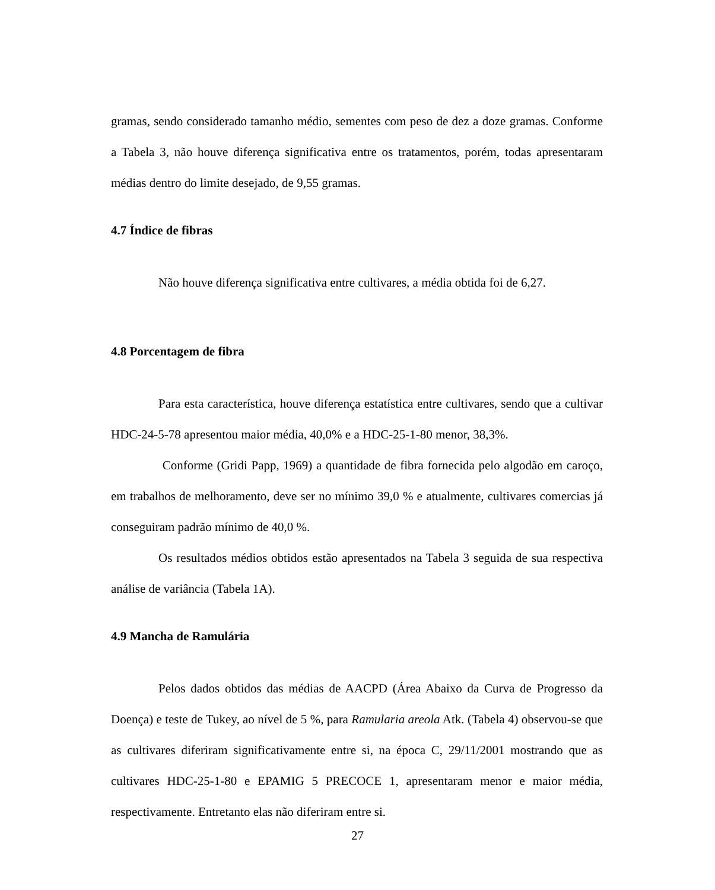gramas, sendo considerado tamanho médio, sementes com peso de dez a doze gramas. Conforme a Tabela 3, não houve diferença significativa entre os tratamentos, porém, todas apresentaram médias dentro do limite desejado, de 9,55 gramas.
4.7 Índice de fibras
Não houve diferença significativa entre cultivares, a média obtida foi de 6,27.
4.8 Porcentagem de fibra
Para esta característica, houve diferença estatística entre cultivares, sendo que a cultivar HDC-24-5-78 apresentou maior média, 40,0% e a HDC-25-1-80 menor, 38,3%.
Conforme (Gridi Papp, 1969) a quantidade de fibra fornecida pelo algodão em caroço, em trabalhos de melhoramento, deve ser no mínimo 39,0 % e atualmente, cultivares comercias já conseguiram padrão mínimo de 40,0 %.
Os resultados médios obtidos estão apresentados na Tabela 3 seguida de sua respectiva análise de variância (Tabela 1A).
4.9 Mancha de Ramulária
Pelos dados obtidos das médias de AACPD (Área Abaixo da Curva de Progresso da Doença) e teste de Tukey, ao nível de 5 %, para Ramularia areola Atk. (Tabela 4) observou-se que as cultivares diferiram significativamente entre si, na época C, 29/11/2001 mostrando que as cultivares HDC-25-1-80 e EPAMIG 5 PRECOCE 1, apresentaram menor e maior média, respectivamente. Entretanto elas não diferiram entre si.
27